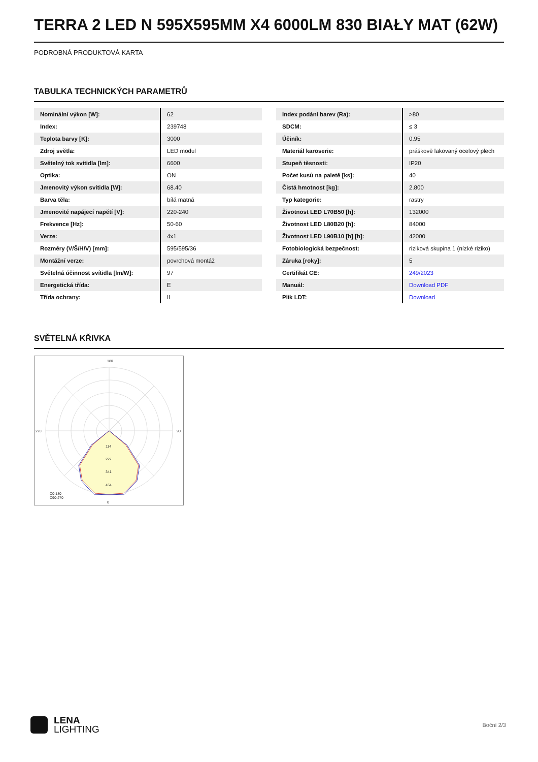TERRA 2 LED N 595X595MM X4 6000LM 830 BIAŁY MAT (62W)
PODROBNÁ PRODUKTOVÁ KARTA
TABULKA TECHNICKÝCH PARAMETRŮ
| Nominální výkon [W]: | 62 |
| Index: | 239748 |
| Teplota barvy [K]: | 3000 |
| Zdroj světla: | LED modul |
| Světelný tok svítidla [lm]: | 6600 |
| Optika: | ON |
| Jmenovitý výkon svítidla [W]: | 68.40 |
| Barva těla: | bílá matná |
| Jmenovité napájecí napětí [V]: | 220-240 |
| Frekvence [Hz]: | 50-60 |
| Verze: | 4x1 |
| Rozměry (V/Š/H/V) [mm]: | 595/595/36 |
| Montážní verze: | povrchová montáž |
| Světelná účinnost svítidla [lm/W]: | 97 |
| Energetická třída: | E |
| Třída ochrany: | II |
| Index podání barev (Ra): | >80 |
| SDCM: | ≤ 3 |
| Účiník: | 0.95 |
| Materiál karoserie: | práškově lakovaný ocelový plech |
| Stupeň těsnosti: | IP20 |
| Počet kusů na paletě [ks]: | 40 |
| Čistá hmotnost [kg]: | 2.800 |
| Typ kategorie: | rastry |
| Životnost LED L70B50 [h]: | 132000 |
| Životnost LED L80B20 [h]: | 84000 |
| Životnost LED L90B10 [h] [h]: | 42000 |
| Fotobiologická bezpečnost: | riziková skupina 1 (nízké riziko) |
| Záruka [roky]: | 5 |
| Certifikát CE: | 249/2023 |
| Manuál: | Download PDF |
| Plik LDT: | Download |
SVĚTELNÁ KŘIVKA
180
0
270
90
114
227
341
454
C0-180
C90-270
LENA
LIGHTING
Boční 2/3